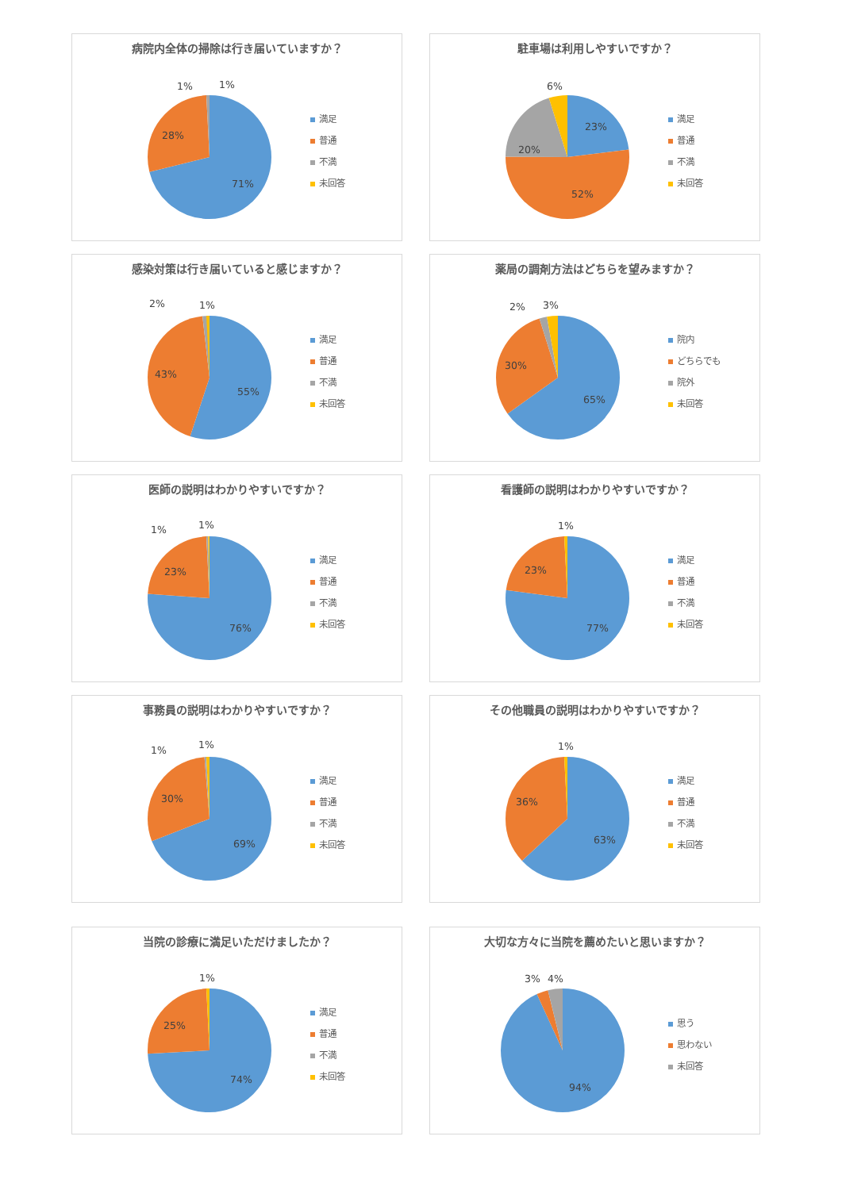病院内全体の掃除は行き届いていますか？
71%
28%
1%
1%
満足
普通
不満
未回答
駐車場は利用しやすいですか？
23%
52%
20%
6%
満足
普通
不満
未回答
感染対策は行き届いていると感じますか？
55%
43%
2%
1%
満足
普通
不満
未回答
薬局の調剤方法はどちらを望みますか？
65%
30%
2%
3%
院内
どちらでも
院外
未回答
医師の説明はわかりやすいですか？
76%
23%
1%
1%
満足
普通
不満
未回答
看護師の説明はわかりやすいですか？
77%
23%
1%
満足
普通
不満
未回答
事務員の説明はわかりやすいですか？
69%
30%
1%
1%
満足
普通
不満
未回答
その他職員の説明はわかりやすいですか？
63%
36%
1%
満足
普通
不満
未回答
当院の診療に満足いただけましたか？
74%
25%
1%
満足
普通
不満
未回答
大切な方々に当院を薦めたいと思いますか？
94%
3%
4%
思う
思わない
未回答